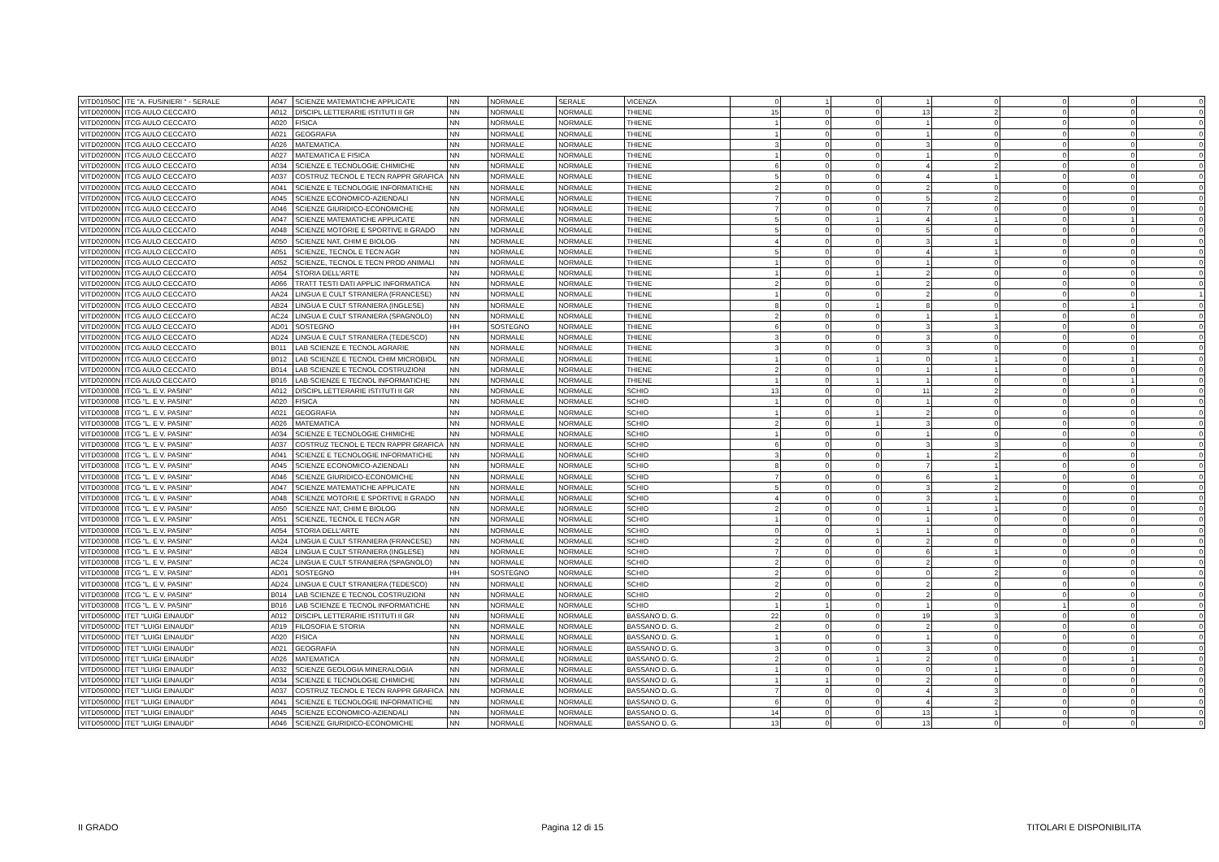| VITD01050C | ITE "A. FUSINIERI " - SERALE | A047 | SCIENZE MATEMATICHE APPLICATE | NN | NORMALE | SERALE | VICENZA | 0 | 1 | 0 | 1 | 0 | 0 | 0 | 0 |
| VITD02000N | ITCG AULO CECCATO | A012 | DISCIPL LETTERARIE ISTITUTI II GR | NN | NORMALE | NORMALE | THIENE | 15 | 0 | 0 | 13 | 2 | 0 | 0 | 0 |
| VITD02000N | ITCG AULO CECCATO | A020 | FISICA | NN | NORMALE | NORMALE | THIENE | 1 | 0 | 0 | 1 | 0 | 0 | 0 | 0 |
| VITD02000N | ITCG AULO CECCATO | A021 | GEOGRAFIA | NN | NORMALE | NORMALE | THIENE | 1 | 0 | 0 | 1 | 0 | 0 | 0 | 0 |
| VITD02000N | ITCG AULO CECCATO | A026 | MATEMATICA | NN | NORMALE | NORMALE | THIENE | 3 | 0 | 0 | 3 | 0 | 0 | 0 | 0 |
| VITD02000N | ITCG AULO CECCATO | A027 | MATEMATICA E FISICA | NN | NORMALE | NORMALE | THIENE | 1 | 0 | 0 | 1 | 0 | 0 | 0 | 0 |
| VITD02000N | ITCG AULO CECCATO | A034 | SCIENZE E TECNOLOGIE CHIMICHE | NN | NORMALE | NORMALE | THIENE | 6 | 0 | 0 | 4 | 2 | 0 | 0 | 0 |
| VITD02000N | ITCG AULO CECCATO | A037 | COSTRUZ TECNOL E TECN RAPPR GRAFICA | NN | NORMALE | NORMALE | THIENE | 5 | 0 | 0 | 4 | 1 | 0 | 0 | 0 |
| VITD02000N | ITCG AULO CECCATO | A041 | SCIENZE E TECNOLOGIE INFORMATICHE | NN | NORMALE | NORMALE | THIENE | 2 | 0 | 0 | 2 | 0 | 0 | 0 | 0 |
| VITD02000N | ITCG AULO CECCATO | A045 | SCIENZE ECONOMICO-AZIENDALI | NN | NORMALE | NORMALE | THIENE | 7 | 0 | 0 | 5 | 2 | 0 | 0 | 0 |
| VITD02000N | ITCG AULO CECCATO | A046 | SCIENZE GIURIDICO-ECONOMICHE | NN | NORMALE | NORMALE | THIENE | 7 | 0 | 0 | 7 | 0 | 0 | 0 | 0 |
| VITD02000N | ITCG AULO CECCATO | A047 | SCIENZE MATEMATICHE APPLICATE | NN | NORMALE | NORMALE | THIENE | 5 | 0 | 1 | 4 | 1 | 0 | 1 | 0 |
| VITD02000N | ITCG AULO CECCATO | A048 | SCIENZE MOTORIE E SPORTIVE II GRADO | NN | NORMALE | NORMALE | THIENE | 5 | 0 | 0 | 5 | 0 | 0 | 0 | 0 |
| VITD02000N | ITCG AULO CECCATO | A050 | SCIENZE NAT, CHIM E BIOLOG | NN | NORMALE | NORMALE | THIENE | 4 | 0 | 0 | 3 | 1 | 0 | 0 | 0 |
| VITD02000N | ITCG AULO CECCATO | A051 | SCIENZE, TECNOL E TECN AGR | NN | NORMALE | NORMALE | THIENE | 5 | 0 | 0 | 4 | 1 | 0 | 0 | 0 |
| VITD02000N | ITCG AULO CECCATO | A052 | SCIENZE, TECNOL E TECN PROD ANIMALI | NN | NORMALE | NORMALE | THIENE | 1 | 0 | 0 | 1 | 0 | 0 | 0 | 0 |
| VITD02000N | ITCG AULO CECCATO | A054 | STORIA DELL'ARTE | NN | NORMALE | NORMALE | THIENE | 1 | 0 | 1 | 2 | 0 | 0 | 0 | 0 |
| VITD02000N | ITCG AULO CECCATO | A066 | TRATT TESTI DATI APPLIC INFORMATICA | NN | NORMALE | NORMALE | THIENE | 2 | 0 | 0 | 2 | 0 | 0 | 0 | 0 |
| VITD02000N | ITCG AULO CECCATO | AA24 | LINGUA E CULT STRANIERA (FRANCESE) | NN | NORMALE | NORMALE | THIENE | 1 | 0 | 0 | 2 | 0 | 0 | 0 | 1 |
| VITD02000N | ITCG AULO CECCATO | AB24 | LINGUA E CULT STRANIERA (INGLESE) | NN | NORMALE | NORMALE | THIENE | 8 | 0 | 1 | 8 | 0 | 0 | 1 | 0 |
| VITD02000N | ITCG AULO CECCATO | AC24 | LINGUA E CULT STRANIERA (SPAGNOLO) | NN | NORMALE | NORMALE | THIENE | 2 | 0 | 0 | 1 | 1 | 0 | 0 | 0 |
| VITD02000N | ITCG AULO CECCATO | AD01 | SOSTEGNO | HH | SOSTEGNO | NORMALE | THIENE | 6 | 0 | 0 | 3 | 3 | 0 | 0 | 0 |
| VITD02000N | ITCG AULO CECCATO | AD24 | LINGUA E CULT STRANIERA (TEDESCO) | NN | NORMALE | NORMALE | THIENE | 3 | 0 | 0 | 3 | 0 | 0 | 0 | 0 |
| VITD02000N | ITCG AULO CECCATO | B011 | LAB SCIENZE E TECNOL AGRARIE | NN | NORMALE | NORMALE | THIENE | 3 | 0 | 0 | 3 | 0 | 0 | 0 | 0 |
| VITD02000N | ITCG AULO CECCATO | B012 | LAB SCIENZE E TECNOL CHIM MICROBIOL | NN | NORMALE | NORMALE | THIENE | 1 | 0 | 1 | 0 | 1 | 0 | 1 | 0 |
| VITD02000N | ITCG AULO CECCATO | B014 | LAB SCIENZE E TECNOL COSTRUZIONI | NN | NORMALE | NORMALE | THIENE | 2 | 0 | 0 | 1 | 1 | 0 | 0 | 0 |
| VITD02000N | ITCG AULO CECCATO | B016 | LAB SCIENZE E TECNOL INFORMATICHE | NN | NORMALE | NORMALE | THIENE | 1 | 0 | 1 | 1 | 0 | 0 | 1 | 0 |
| VITD030008 | ITCG "L. E V. PASINI" | A012 | DISCIPL LETTERARIE ISTITUTI II GR | NN | NORMALE | NORMALE | SCHIO | 13 | 0 | 0 | 11 | 2 | 0 | 0 | 0 |
| VITD030008 | ITCG "L. E V. PASINI" | A020 | FISICA | NN | NORMALE | NORMALE | SCHIO | 1 | 0 | 0 | 1 | 0 | 0 | 0 | 0 |
| VITD030008 | ITCG "L. E V. PASINI" | A021 | GEOGRAFIA | NN | NORMALE | NORMALE | SCHIO | 1 | 0 | 1 | 2 | 0 | 0 | 0 | 0 |
| VITD030008 | ITCG "L. E V. PASINI" | A026 | MATEMATICA | NN | NORMALE | NORMALE | SCHIO | 2 | 0 | 1 | 3 | 0 | 0 | 0 | 0 |
| VITD030008 | ITCG "L. E V. PASINI" | A034 | SCIENZE E TECNOLOGIE CHIMICHE | NN | NORMALE | NORMALE | SCHIO | 1 | 0 | 0 | 1 | 0 | 0 | 0 | 0 |
| VITD030008 | ITCG "L. E V. PASINI" | A037 | COSTRUZ TECNOL E TECN RAPPR GRAFICA | NN | NORMALE | NORMALE | SCHIO | 6 | 0 | 0 | 3 | 3 | 0 | 0 | 0 |
| VITD030008 | ITCG "L. E V. PASINI" | A041 | SCIENZE E TECNOLOGIE INFORMATICHE | NN | NORMALE | NORMALE | SCHIO | 3 | 0 | 0 | 1 | 2 | 0 | 0 | 0 |
| VITD030008 | ITCG "L. E V. PASINI" | A045 | SCIENZE ECONOMICO-AZIENDALI | NN | NORMALE | NORMALE | SCHIO | 8 | 0 | 0 | 7 | 1 | 0 | 0 | 0 |
| VITD030008 | ITCG "L. E V. PASINI" | A046 | SCIENZE GIURIDICO-ECONOMICHE | NN | NORMALE | NORMALE | SCHIO | 7 | 0 | 0 | 6 | 1 | 0 | 0 | 0 |
| VITD030008 | ITCG "L. E V. PASINI" | A047 | SCIENZE MATEMATICHE APPLICATE | NN | NORMALE | NORMALE | SCHIO | 5 | 0 | 0 | 3 | 2 | 0 | 0 | 0 |
| VITD030008 | ITCG "L. E V. PASINI" | A048 | SCIENZE MOTORIE E SPORTIVE II GRADO | NN | NORMALE | NORMALE | SCHIO | 4 | 0 | 0 | 3 | 1 | 0 | 0 | 0 |
| VITD030008 | ITCG "L. E V. PASINI" | A050 | SCIENZE NAT, CHIM E BIOLOG | NN | NORMALE | NORMALE | SCHIO | 2 | 0 | 0 | 1 | 1 | 0 | 0 | 0 |
| VITD030008 | ITCG "L. E V. PASINI" | A051 | SCIENZE, TECNOL E TECN AGR | NN | NORMALE | NORMALE | SCHIO | 1 | 0 | 0 | 1 | 0 | 0 | 0 | 0 |
| VITD030008 | ITCG "L. E V. PASINI" | A054 | STORIA DELL'ARTE | NN | NORMALE | NORMALE | SCHIO | 0 | 0 | 1 | 1 | 0 | 0 | 0 | 0 |
| VITD030008 | ITCG "L. E V. PASINI" | AA24 | LINGUA E CULT STRANIERA (FRANCESE) | NN | NORMALE | NORMALE | SCHIO | 2 | 0 | 0 | 2 | 0 | 0 | 0 | 0 |
| VITD030008 | ITCG "L. E V. PASINI" | AB24 | LINGUA E CULT STRANIERA (INGLESE) | NN | NORMALE | NORMALE | SCHIO | 7 | 0 | 0 | 6 | 1 | 0 | 0 | 0 |
| VITD030008 | ITCG "L. E V. PASINI" | AC24 | LINGUA E CULT STRANIERA (SPAGNOLO) | NN | NORMALE | NORMALE | SCHIO | 2 | 0 | 0 | 2 | 0 | 0 | 0 | 0 |
| VITD030008 | ITCG "L. E V. PASINI" | AD01 | SOSTEGNO | HH | SOSTEGNO | NORMALE | SCHIO | 2 | 0 | 0 | 0 | 2 | 0 | 0 | 0 |
| VITD030008 | ITCG "L. E V. PASINI" | AD24 | LINGUA E CULT STRANIERA (TEDESCO) | NN | NORMALE | NORMALE | SCHIO | 2 | 0 | 0 | 2 | 0 | 0 | 0 | 0 |
| VITD030008 | ITCG "L. E V. PASINI" | B014 | LAB SCIENZE E TECNOL COSTRUZIONI | NN | NORMALE | NORMALE | SCHIO | 2 | 0 | 0 | 2 | 0 | 0 | 0 | 0 |
| VITD030008 | ITCG "L. E V. PASINI" | B016 | LAB SCIENZE E TECNOL INFORMATICHE | NN | NORMALE | NORMALE | SCHIO | 1 | 1 | 0 | 1 | 0 | 1 | 0 | 0 |
| VITD05000D | ITET "LUIGI EINAUDI" | A012 | DISCIPL LETTERARIE ISTITUTI II GR | NN | NORMALE | NORMALE | BASSANO D. G. | 22 | 0 | 0 | 19 | 3 | 0 | 0 | 0 |
| VITD05000D | ITET "LUIGI EINAUDI" | A019 | FILOSOFIA E STORIA | NN | NORMALE | NORMALE | BASSANO D. G. | 2 | 0 | 0 | 2 | 0 | 0 | 0 | 0 |
| VITD05000D | ITET "LUIGI EINAUDI" | A020 | FISICA | NN | NORMALE | NORMALE | BASSANO D. G. | 1 | 0 | 0 | 1 | 0 | 0 | 0 | 0 |
| VITD05000D | ITET "LUIGI EINAUDI" | A021 | GEOGRAFIA | NN | NORMALE | NORMALE | BASSANO D. G. | 3 | 0 | 0 | 3 | 0 | 0 | 0 | 0 |
| VITD05000D | ITET "LUIGI EINAUDI" | A026 | MATEMATICA | NN | NORMALE | NORMALE | BASSANO D. G. | 2 | 0 | 1 | 2 | 0 | 0 | 1 | 0 |
| VITD05000D | ITET "LUIGI EINAUDI" | A032 | SCIENZE GEOLOGIA MINERALOGIA | NN | NORMALE | NORMALE | BASSANO D. G. | 1 | 0 | 0 | 0 | 1 | 0 | 0 | 0 |
| VITD05000D | ITET "LUIGI EINAUDI" | A034 | SCIENZE E TECNOLOGIE CHIMICHE | NN | NORMALE | NORMALE | BASSANO D. G. | 1 | 1 | 0 | 2 | 0 | 0 | 0 | 0 |
| VITD05000D | ITET "LUIGI EINAUDI" | A037 | COSTRUZ TECNOL E TECN RAPPR GRAFICA | NN | NORMALE | NORMALE | BASSANO D. G. | 7 | 0 | 0 | 4 | 3 | 0 | 0 | 0 |
| VITD05000D | ITET "LUIGI EINAUDI" | A041 | SCIENZE E TECNOLOGIE INFORMATICHE | NN | NORMALE | NORMALE | BASSANO D. G. | 6 | 0 | 0 | 4 | 2 | 0 | 0 | 0 |
| VITD05000D | ITET "LUIGI EINAUDI" | A045 | SCIENZE ECONOMICO-AZIENDALI | NN | NORMALE | NORMALE | BASSANO D. G. | 14 | 0 | 0 | 13 | 1 | 0 | 0 | 0 |
| VITD05000D | ITET "LUIGI EINAUDI" | A046 | SCIENZE GIURIDICO-ECONOMICHE | NN | NORMALE | NORMALE | BASSANO D. G. | 13 | 0 | 0 | 13 | 0 | 0 | 0 | 0 |
II GRADO Pagina 12 di 15 TITOLARI E DISPONIBILITA